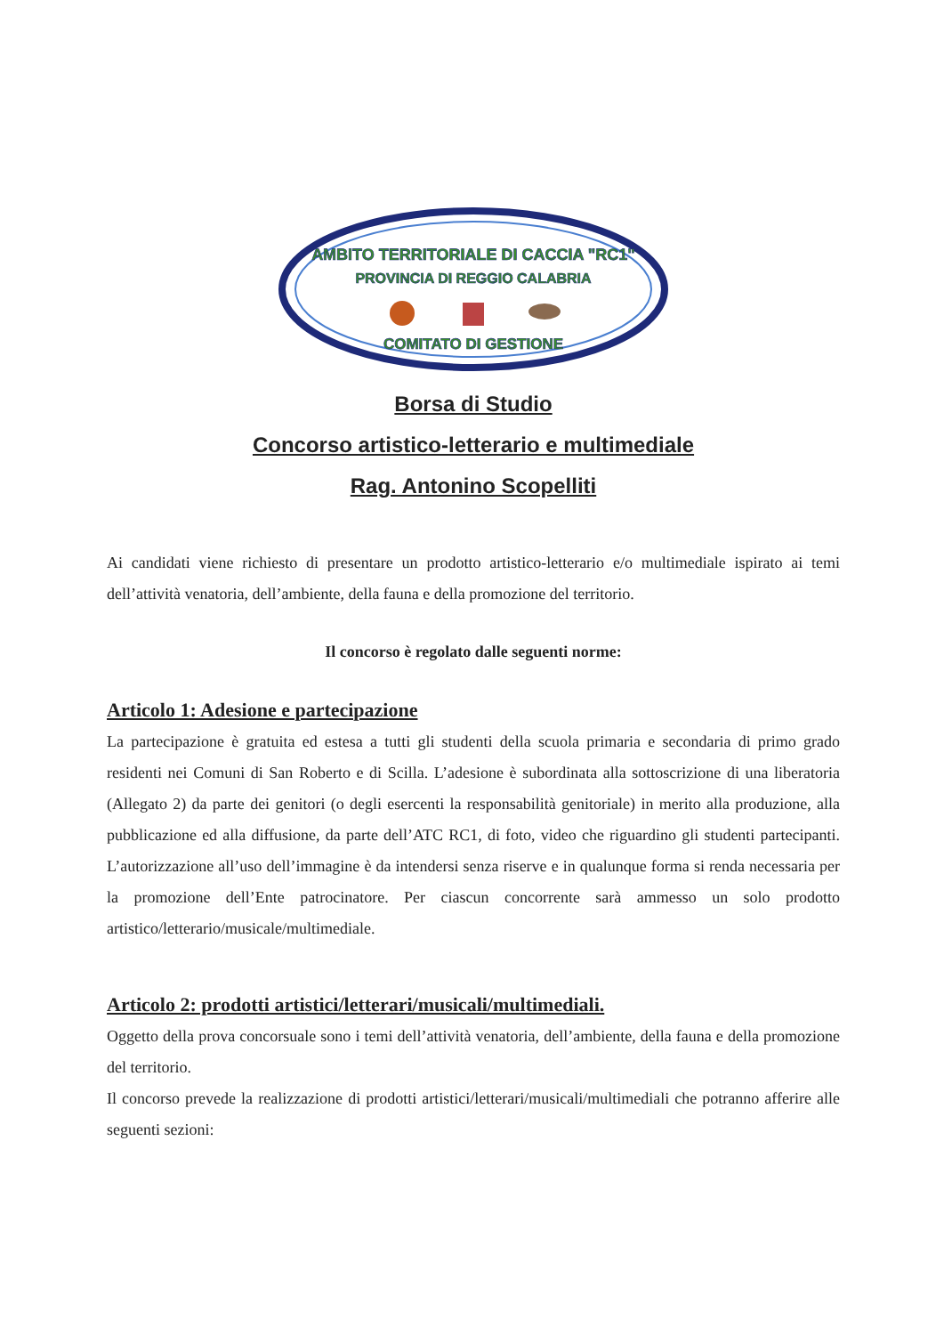AMBITO TERRITORIALE DI CACCIA "RC1"
PROVINCIA DI REGGIO CALABRIA
COMITATO DI GESTIONE
Borsa di Studio
Concorso artistico-letterario e multimediale
Rag. Antonino Scopelliti
Ai candidati viene richiesto di presentare un prodotto artistico-letterario e/o multimediale ispirato ai temi dell’attività venatoria, dell’ambiente, della fauna e della promozione del territorio.
Il concorso è regolato dalle seguenti norme:
Articolo 1: Adesione e partecipazione
La partecipazione è gratuita ed estesa a tutti gli studenti della scuola primaria e secondaria di primo grado residenti nei Comuni di San Roberto e di Scilla. L’adesione è subordinata alla sottoscrizione di una liberatoria (Allegato 2) da parte dei genitori (o degli esercenti la responsabilità genitoriale) in merito alla produzione, alla pubblicazione ed alla diffusione, da parte dell’ATC RC1, di foto, video che riguardino gli studenti partecipanti. L’autorizzazione all’uso dell’immagine è da intendersi senza riserve e in qualunque forma si renda necessaria per la promozione dell’Ente patrocinatore. Per ciascun concorrente sarà ammesso un solo prodotto artistico/letterario/musicale/multimediale.
Articolo 2: prodotti artistici/letterari/musicali/multimediali.
Oggetto della prova concorsuale sono i temi dell’attività venatoria, dell’ambiente, della fauna e della promozione del territorio.
Il concorso prevede la realizzazione di prodotti artistici/letterari/musicali/multimediali che potranno afferire alle seguenti sezioni: